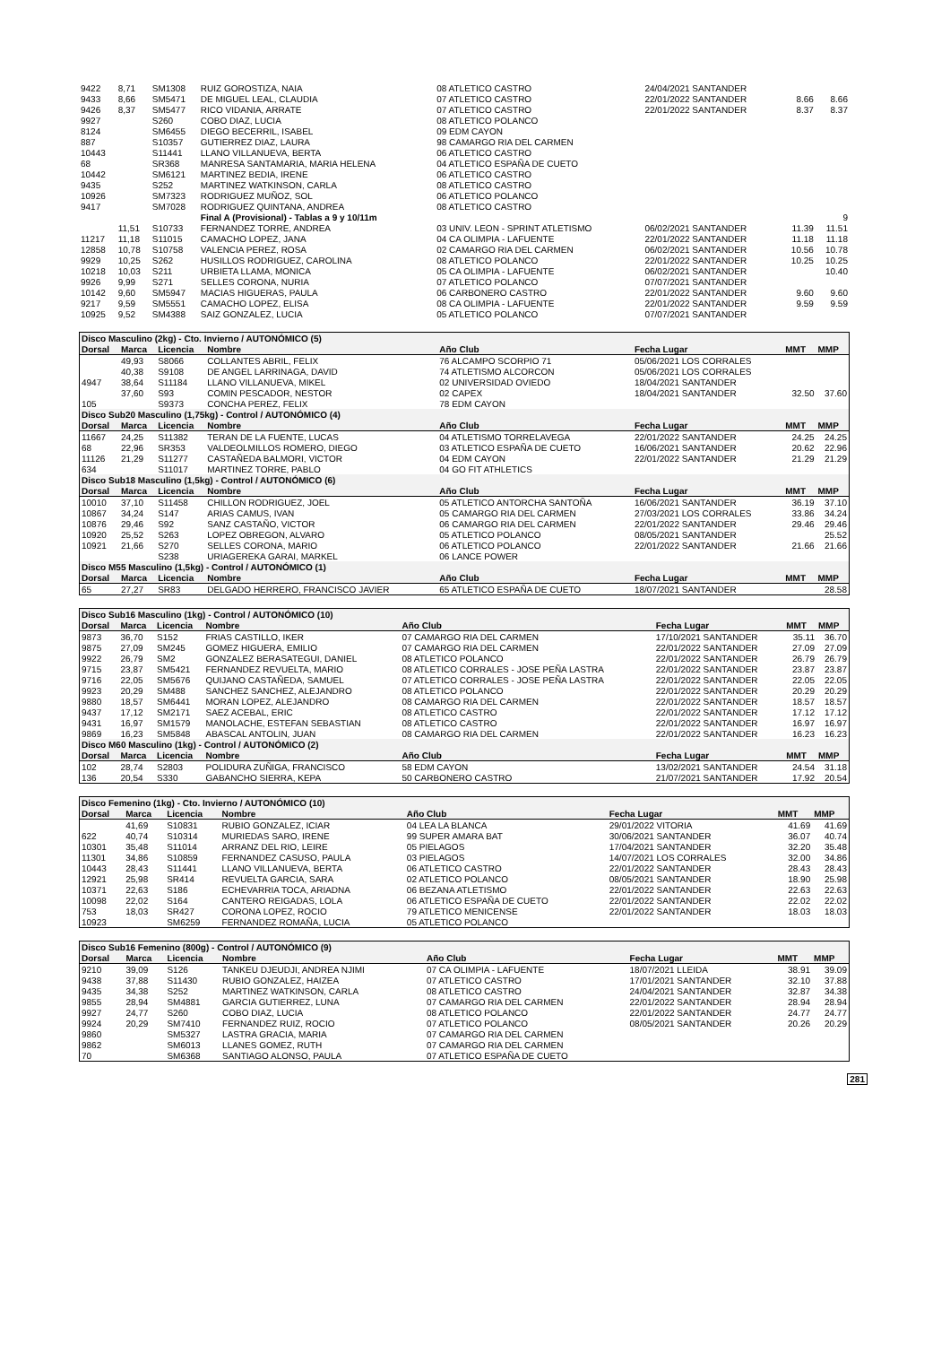| 9422 | 8,71 | SM1308 | RUIZ GOROSTIZA, NAIA | 08 ATLETICO CASTRO | 24/04/2021 SANTANDER | | |
| 9433 | 8,66 | SM5471 | DE MIGUEL LEAL, CLAUDIA | 07 ATLETICO CASTRO | 22/01/2022 SANTANDER | 8.66 | 8.66 |
| 9426 | 8,37 | SM5477 | RICO VIDANIA, ARRATE | 07 ATLETICO CASTRO | 22/01/2022 SANTANDER | 8.37 | 8.37 |
| 9927 | | S260 | COBO DIAZ, LUCIA | 08 ATLETICO POLANCO | | | |
| 8124 | | SM6455 | DIEGO BECERRIL, ISABEL | 09 EDM CAYON | | | |
| 887 | | S10357 | GUTIERREZ DIAZ, LAURA | 98 CAMARGO RIA DEL CARMEN | | | |
| 10443 | | S11441 | LLANO VILLANUEVA, BERTA | 06 ATLETICO CASTRO | | | |
| 68 | | SR368 | MANRESA SANTAMARIA, MARIA HELENA | 04 ATLETICO ESPAÑA DE CUETO | | | |
| 10442 | | SM6121 | MARTINEZ BEDIA, IRENE | 06 ATLETICO CASTRO | | | |
| 9435 | | S252 | MARTINEZ WATKINSON, CARLA | 08 ATLETICO CASTRO | | | |
| 10926 | | SM7323 | RODRIGUEZ MUÑOZ, SOL | 06 ATLETICO POLANCO | | | |
| 9417 | | SM7028 | RODRIGUEZ QUINTANA, ANDREA | 08 ATLETICO CASTRO | | | |
| | | | Final A (Provisional) - Tablas a 9 y 10/11m | | | | 9 |
| | 11,51 | S10733 | FERNANDEZ TORRE, ANDREA | 03 UNIV. LEON - SPRINT ATLETISMO | 06/02/2021 SANTANDER | 11.39 | 11.51 |
| 11217 | 11,18 | S11015 | CAMACHO LOPEZ, JANA | 04 CA OLIMPIA - LAFUENTE | 22/01/2022 SANTANDER | 11.18 | 11.18 |
| 12858 | 10,78 | S10758 | VALENCIA PEREZ, ROSA | 02 CAMARGO RIA DEL CARMEN | 06/02/2021 SANTANDER | 10.56 | 10.78 |
| 9929 | 10,25 | S262 | HUSILLOS RODRIGUEZ, CAROLINA | 08 ATLETICO POLANCO | 22/01/2022 SANTANDER | 10.25 | 10.25 |
| 10218 | 10,03 | S211 | URBIETA LLAMA, MONICA | 05 CA OLIMPIA - LAFUENTE | 06/02/2021 SANTANDER | | 10.40 |
| 9926 | 9,99 | S271 | SELLES CORONA, NURIA | 07 ATLETICO POLANCO | 07/07/2021 SANTANDER | | |
| 10142 | 9,60 | SM5947 | MACIAS HIGUERAS, PAULA | 06 CARBONERO CASTRO | 22/01/2022 SANTANDER | 9.60 | 9.60 |
| 9217 | 9,59 | SM5551 | CAMACHO LOPEZ, ELISA | 08 CA OLIMPIA - LAFUENTE | 22/01/2022 SANTANDER | 9.59 | 9.59 |
| 10925 | 9,52 | SM4388 | SAIZ GONZALEZ, LUCIA | 05 ATLETICO POLANCO | 07/07/2021 SANTANDER | | |
| Disco Masculino (2kg) - Cto. Invierno / AUTONÓMICO (5) | | | | | | | |
| Dorsal | Marca | Licencia | Nombre | Año Club | Fecha Lugar | MMT | MMP |
| | 49,93 | S8066 | COLLANTES ABRIL, FELIX | 76 ALCAMPO SCORPIO 71 | 05/06/2021 LOS CORRALES | | |
| | 40,38 | S9108 | DE ANGEL LARRINAGA, DAVID | 74 ATLETISMO ALCORCON | 05/06/2021 LOS CORRALES | | |
| 4947 | 38,64 | S11184 | LLANO VILLANUEVA, MIKEL | 02 UNIVERSIDAD OVIEDO | 18/04/2021 SANTANDER | | |
| | 37,60 | S93 | COMIN PESCADOR, NESTOR | 02 CAPEX | 18/04/2021 SANTANDER | 32.50 | 37.60 |
| 105 | | S9373 | CONCHA PEREZ, FELIX | 78 EDM CAYON | | | |
| Disco Sub20 Masculino (1,75kg) - Control / AUTONÓMICO (4) | | | | | | | |
| Dorsal | Marca | Licencia | Nombre | Año Club | Fecha Lugar | MMT | MMP |
| 11667 | 24,25 | S11382 | TERAN DE LA FUENTE, LUCAS | 04 ATLETISMO TORRELAVEGA | 22/01/2022 SANTANDER | 24.25 | 24.25 |
| 68 | 22,96 | SR353 | VALDEOLMILLOS ROMERO, DIEGO | 03 ATLETICO ESPAÑA DE CUETO | 16/06/2021 SANTANDER | 20.62 | 22.96 |
| 11126 | 21,29 | S11277 | CASTAÑEDA BALMORI, VICTOR | 04 EDM CAYON | 22/01/2022 SANTANDER | 21.29 | 21.29 |
| 634 | | S11017 | MARTINEZ TORRE, PABLO | 04 GO FIT ATHLETICS | | | |
| Disco Sub18 Masculino (1,5kg) - Control / AUTONÓMICO (6) | | | | | | | |
| Dorsal | Marca | Licencia | Nombre | Año Club | Fecha Lugar | MMT | MMP |
| 10010 | 37,10 | S11458 | CHILLON RODRIGUEZ, JOEL | 05 ATLETICO ANTORCHA SANTOÑA | 16/06/2021 SANTANDER | 36.19 | 37.10 |
| 10867 | 34,24 | S147 | ARIAS CAMUS, IVAN | 05 CAMARGO RIA DEL CARMEN | 27/03/2021 LOS CORRALES | 33.86 | 34.24 |
| 10876 | 29,46 | S92 | SANZ CASTAÑO, VICTOR | 06 CAMARGO RIA DEL CARMEN | 22/01/2022 SANTANDER | 29.46 | 29.46 |
| 10920 | 25,52 | S263 | LOPEZ OBREGON, ALVARO | 05 ATLETICO POLANCO | 08/05/2021 SANTANDER | | 25.52 |
| 10921 | 21,66 | S270 | SELLES CORONA, MARIO | 06 ATLETICO POLANCO | 22/01/2022 SANTANDER | 21.66 | 21.66 |
| | | S238 | URIAGEREKA GARAI, MARKEL | 06 LANCE POWER | | | |
| Disco M55 Masculino (1,5kg) - Control / AUTONÓMICO (1) | | | | | | | |
| Dorsal | Marca | Licencia | Nombre | Año Club | Fecha Lugar | MMT | MMP |
| 65 | 27,27 | SR83 | DELGADO HERRERO, FRANCISCO JAVIER | 65 ATLETICO ESPAÑA DE CUETO | 18/07/2021 SANTANDER | | 28.58 |
| Disco Sub16 Masculino (1kg) - Control / AUTONÓMICO (10) | | | | | | | |
| Dorsal | Marca | Licencia | Nombre | Año Club | Fecha Lugar | MMT | MMP |
| 9873 | 36,70 | S152 | FRIAS CASTILLO, IKER | 07 CAMARGO RIA DEL CARMEN | 17/10/2021 SANTANDER | 35.11 | 36.70 |
| 9875 | 27,09 | SM245 | GOMEZ HIGUERA, EMILIO | 07 CAMARGO RIA DEL CARMEN | 22/01/2022 SANTANDER | 27.09 | 27.09 |
| 9922 | 26,79 | SM2 | GONZALEZ BERASATEGUI, DANIEL | 08 ATLETICO POLANCO | 22/01/2022 SANTANDER | 26.79 | 26.79 |
| 9715 | 23,87 | SM5421 | FERNANDEZ REVUELTA, MARIO | 08 ATLETICO CORRALES - JOSE PEÑA LASTRA | 22/01/2022 SANTANDER | 23.87 | 23.87 |
| 9716 | 22,05 | SM5676 | QUIJANO CASTAÑEDA, SAMUEL | 07 ATLETICO CORRALES - JOSE PEÑA LASTRA | 22/01/2022 SANTANDER | 22.05 | 22.05 |
| 9923 | 20,29 | SM488 | SANCHEZ SANCHEZ, ALEJANDRO | 08 ATLETICO POLANCO | 22/01/2022 SANTANDER | 20.29 | 20.29 |
| 9880 | 18,57 | SM6441 | MORAN LOPEZ, ALEJANDRO | 08 CAMARGO RIA DEL CARMEN | 22/01/2022 SANTANDER | 18.57 | 18.57 |
| 9437 | 17,12 | SM2171 | SAEZ ACEBAL, ERIC | 08 ATLETICO CASTRO | 22/01/2022 SANTANDER | 17.12 | 17.12 |
| 9431 | 16,97 | SM1579 | MANOLACHE, ESTEFAN SEBASTIAN | 08 ATLETICO CASTRO | 22/01/2022 SANTANDER | 16.97 | 16.97 |
| 9869 | 16,23 | SM5848 | ABASCAL ANTOLIN, JUAN | 08 CAMARGO RIA DEL CARMEN | 22/01/2022 SANTANDER | 16.23 | 16.23 |
| Disco M60 Masculino (1kg) - Control / AUTONÓMICO (2) | | | | | | | |
| Dorsal | Marca | Licencia | Nombre | Año Club | Fecha Lugar | MMT | MMP |
| 102 | 28,74 | S2803 | POLIDURA ZUÑIGA, FRANCISCO | 58 EDM CAYON | 13/02/2021 SANTANDER | 24.54 | 31.18 |
| 136 | 20,54 | S330 | GABANCHO SIERRA, KEPA | 50 CARBONERO CASTRO | 21/07/2021 SANTANDER | 17.92 | 20.54 |
| Disco Femenino (1kg) - Cto. Invierno / AUTONÓMICO (10) | | | | | | | |
| Dorsal | Marca | Licencia | Nombre | Año Club | Fecha Lugar | MMT | MMP |
| | 41,69 | S10831 | RUBIO GONZALEZ, ICIAR | 04 LEA LA BLANCA | 29/01/2022 VITORIA | 41.69 | 41.69 |
| 622 | 40,74 | S10314 | MURIEDAS SARO, IRENE | 99 SUPER AMARA BAT | 30/06/2021 SANTANDER | 36.07 | 40.74 |
| 10301 | 35,48 | S11014 | ARRANZ DEL RIO, LEIRE | 05 PIELAGOS | 17/04/2021 SANTANDER | 32.20 | 35.48 |
| 11301 | 34,86 | S10859 | FERNANDEZ CASUSO, PAULA | 03 PIELAGOS | 14/07/2021 LOS CORRALES | 32.00 | 34.86 |
| 10443 | 28,43 | S11441 | LLANO VILLANUEVA, BERTA | 06 ATLETICO CASTRO | 22/01/2022 SANTANDER | 28.43 | 28.43 |
| 12921 | 25,98 | SR414 | REVUELTA GARCIA, SARA | 02 ATLETICO POLANCO | 08/05/2021 SANTANDER | 18.90 | 25.98 |
| 10371 | 22,63 | S186 | ECHEVARRIA TOCA, ARIADNA | 06 BEZANA ATLETISMO | 22/01/2022 SANTANDER | 22.63 | 22.63 |
| 10098 | 22,02 | S164 | CANTERO REIGADAS, LOLA | 06 ATLETICO ESPAÑA DE CUETO | 22/01/2022 SANTANDER | 22.02 | 22.02 |
| 753 | 18,03 | SR427 | CORONA LOPEZ, ROCIO | 79 ATLETICO MENICENSE | 22/01/2022 SANTANDER | 18.03 | 18.03 |
| 10923 | | SM6259 | FERNANDEZ ROMAÑA, LUCIA | 05 ATLETICO POLANCO | | | |
| Disco Sub16 Femenino (800g) - Control / AUTONÓMICO (9) | | | | | | | |
| Dorsal | Marca | Licencia | Nombre | Año Club | Fecha Lugar | MMT | MMP |
| 9210 | 39,09 | S126 | TANKEU DJEUDJI, ANDREA NJIMI | 07 CA OLIMPIA - LAFUENTE | 18/07/2021 LLEIDA | 38.91 | 39.09 |
| 9438 | 37,88 | S11430 | RUBIO GONZALEZ, HAIZEA | 07 ATLETICO CASTRO | 17/01/2021 SANTANDER | 32.10 | 37.88 |
| 9435 | 34,38 | S252 | MARTINEZ WATKINSON, CARLA | 08 ATLETICO CASTRO | 24/04/2021 SANTANDER | 32.87 | 34.38 |
| 9855 | 28,94 | SM4881 | GARCIA GUTIERREZ, LUNA | 07 CAMARGO RIA DEL CARMEN | 22/01/2022 SANTANDER | 28.94 | 28.94 |
| 9927 | 24,77 | S260 | COBO DIAZ, LUCIA | 08 ATLETICO POLANCO | 22/01/2022 SANTANDER | 24.77 | 24.77 |
| 9924 | 20,29 | SM7410 | FERNANDEZ RUIZ, ROCIO | 07 ATLETICO POLANCO | 08/05/2021 SANTANDER | 20.26 | 20.29 |
| 9860 | | SM5327 | LASTRA GRACIA, MARIA | 07 CAMARGO RIA DEL CARMEN | | | |
| 9862 | | SM6013 | LLANES GOMEZ, RUTH | 07 CAMARGO RIA DEL CARMEN | | | |
| 70 | | SM6368 | SANTIAGO ALONSO, PAULA | 07 ATLETICO ESPAÑA DE CUETO | | | |
281